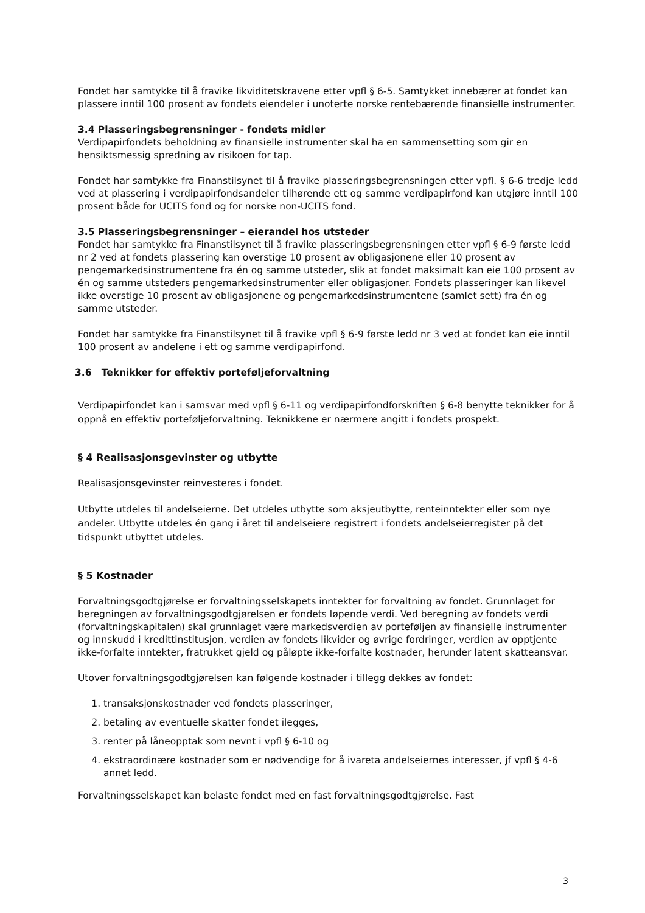Fondet har samtykke til å fravike likviditetskravene etter vpfl § 6-5. Samtykket innebærer at fondet kan plassere inntil 100 prosent av fondets eiendeler i unoterte norske rentebærende finansielle instrumenter.
3.4 Plasseringsbegrensninger - fondets midler
Verdipapirfondets beholdning av finansielle instrumenter skal ha en sammensetting som gir en hensiktsmessig spredning av risikoen for tap.
Fondet har samtykke fra Finanstilsynet til å fravike plasseringsbegrensningen etter vpfl. § 6-6 tredje ledd ved at plassering i verdipapirfondsandeler tilhørende ett og samme verdipapirfond kan utgjøre inntil 100 prosent både for UCITS fond og for norske non-UCITS fond.
3.5 Plasseringsbegrensninger – eierandel hos utsteder
Fondet har samtykke fra Finanstilsynet til å fravike plasseringsbegrensningen etter vpfl § 6-9 første ledd nr 2 ved at fondets plassering kan overstige 10 prosent av obligasjonene eller 10 prosent av pengemarkedsinstrumentene fra én og samme utsteder, slik at fondet maksimalt kan eie 100 prosent av én og samme utsteders pengemarkedsinstrumenter eller obligasjoner. Fondets plasseringer kan likevel ikke overstige 10 prosent av obligasjonene og pengemarkedsinstrumentene (samlet sett) fra én og samme utsteder.
Fondet har samtykke fra Finanstilsynet til å fravike vpfl § 6-9 første ledd nr 3 ved at fondet kan eie inntil 100 prosent av andelene i ett og samme verdipapirfond.
3.6 Teknikker for effektiv porteføljeforvaltning
Verdipapirfondet kan i samsvar med vpfl § 6-11 og verdipapirfondforskriften § 6-8 benytte teknikker for å oppnå en effektiv porteføljeforvaltning. Teknikkene er nærmere angitt i fondets prospekt.
§ 4 Realisasjonsgevinster og utbytte
Realisasjonsgevinster reinvesteres i fondet.
Utbytte utdeles til andelseierne. Det utdeles utbytte som aksjeutbytte, renteinntekter eller som nye andeler. Utbytte utdeles én gang i året til andelseiere registrert i fondets andelseierregister på det tidspunkt utbyttet utdeles.
§ 5 Kostnader
Forvaltningsgodtgjørelse er forvaltningsselskapets inntekter for forvaltning av fondet. Grunnlaget for beregningen av forvaltningsgodtgjørelsen er fondets løpende verdi. Ved beregning av fondets verdi (forvaltningskapitalen) skal grunnlaget være markedsverdien av porteføljen av finansielle instrumenter og innskudd i kredittinstitusjon, verdien av fondets likvider og øvrige fordringer, verdien av opptjente ikke-forfalte inntekter, fratrukket gjeld og påløpte ikke-forfalte kostnader, herunder latent skatteansvar.
Utover forvaltningsgodtgjørelsen kan følgende kostnader i tillegg dekkes av fondet:
1. transaksjonskostnader ved fondets plasseringer,
2. betaling av eventuelle skatter fondet ilegges,
3. renter på låneopptak som nevnt i vpfl § 6-10 og
4. ekstraordinære kostnader som er nødvendige for å ivareta andelseiernes interesser, jf vpfl § 4-6 annet ledd.
Forvaltningsselskapet kan belaste fondet med en fast forvaltningsgodtgjørelse. Fast
3